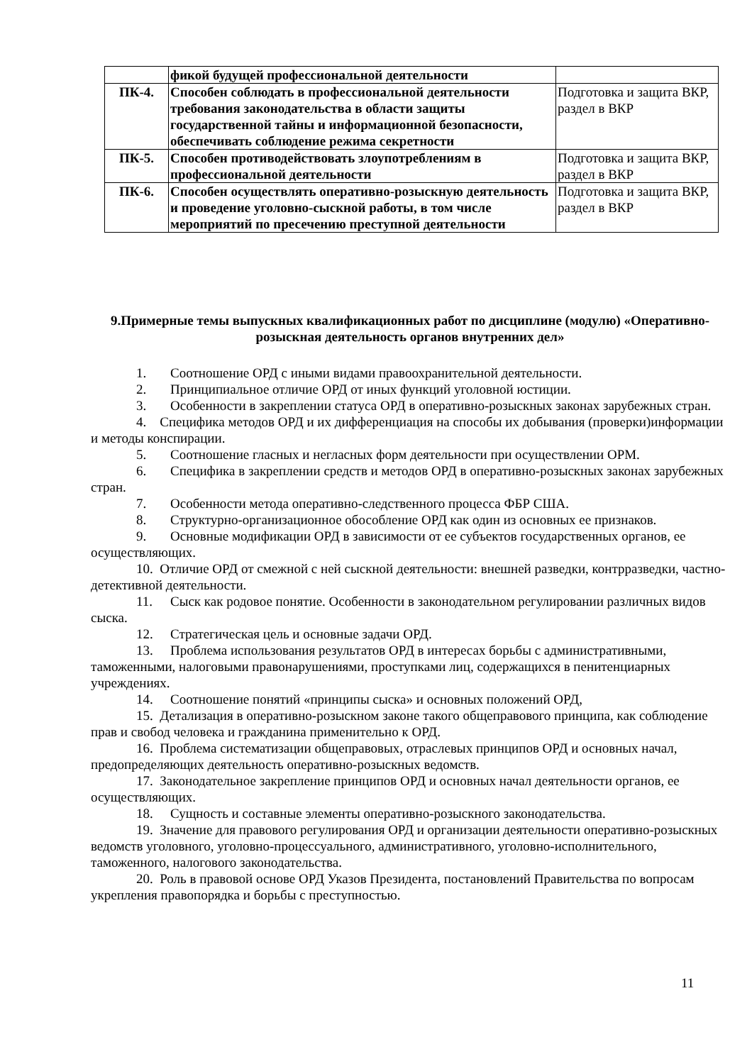| | фикой будущей профессиональной деятельности | |
| ПК-4. | Способен соблюдать в профессиональной деятельности требования законодательства в области защиты государственной тайны и информационной безопасности, обеспечивать соблюдение режима секретности | Подготовка и защита ВКР, раздел в ВКР |
| ПК-5. | Способен противодействовать злоупотреблениям в профессиональной деятельности | Подготовка и защита ВКР, раздел в ВКР |
| ПК-6. | Способен осуществлять оперативно-розыскную деятельность и проведение уголовно-сыскной работы, в том числе мероприятий по пресечению преступной деятельности | Подготовка и защита ВКР, раздел в ВКР |
9.Примерные темы выпускных квалификационных работ по дисциплине (модулю) «Оперативно-розыскная деятельность органов внутренних дел»
1. Соотношение ОРД с иными видами правоохранительной деятельности.
2. Принципиальное отличие ОРД от иных функций уголовной юстиции.
3. Особенности в закреплении статуса ОРД в оперативно-розыскных законах зарубежных стран.
4. Специфика методов ОРД и их дифференциация на способы их добывания (проверки)информации и методы конспирации.
5. Соотношение гласных и негласных форм деятельности при осуществлении ОРМ.
6. Специфика в закреплении средств и методов ОРД в оперативно-розыскных законах зарубежных
стран.
7. Особенности метода оперативно-следственного процесса ФБР США.
8. Структурно-организационное обособление ОРД как один из основных ее признаков.
9. Основные модификации ОРД в зависимости от ее субъектов государственных органов, ее
осуществляющих.
10. Отличие ОРД от смежной с ней сыскной деятельности: внешней разведки, контрразведки, частно-детективной деятельности.
11. Сыск как родовое понятие. Особенности в законодательном регулировании различных видов
сыска.
12. Стратегическая цель и основные задачи ОРД.
13. Проблема использования результатов ОРД в интересах борьбы с административными,
таможенными, налоговыми правонарушениями, проступками лиц, содержащихся в пенитенциарных учреждениях.
14. Соотношение понятий «принципы сыска» и основных положений ОРД,
15. Детализация в оперативно-розыскном законе такого общеправового принципа, как соблюдение прав и свобод человека и гражданина применительно к ОРД.
16. Проблема систематизации общеправовых, отраслевых принципов ОРД и основных начал, предопределяющих деятельность оперативно-розыскных ведомств.
17. Законодательное закрепление принципов ОРД и основных начал деятельности органов, ее осуществляющих.
18. Сущность и составные элементы оперативно-розыскного законодательства.
19. Значение для правового регулирования ОРД и организации деятельности оперативно-розыскных ведомств уголовного, уголовно-процессуального, административного, уголовно-исполнительного, таможенного, налогового законодательства.
20. Роль в правовой основе ОРД Указов Президента, постановлений Правительства по вопросам укрепления правопорядка и борьбы с преступностью.
11